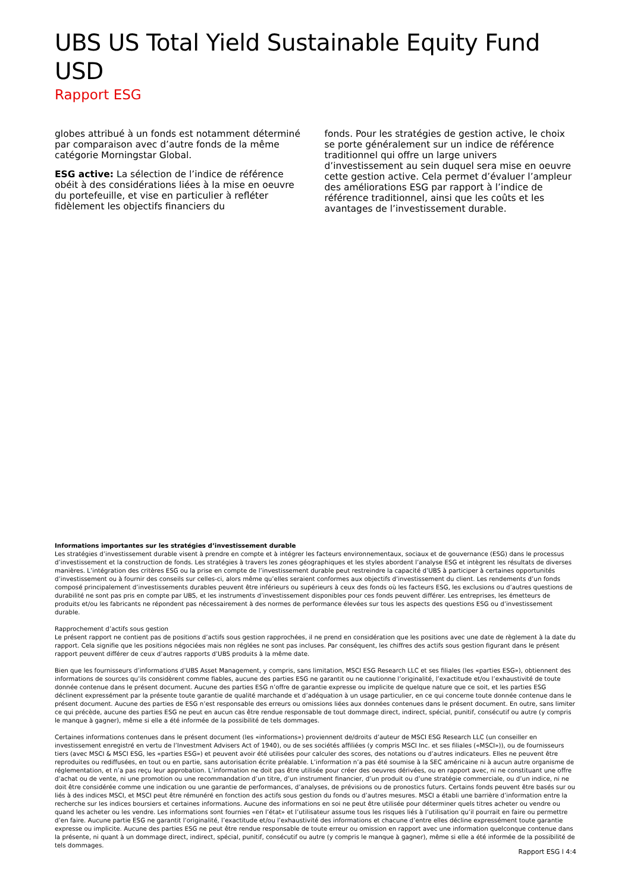UBS US Total Yield Sustainable Equity Fund USD
Rapport ESG
globes attribué à un fonds est notamment déterminé par comparaison avec d’autre fonds de la même catégorie Morningstar Global.
ESG active: La sélection de l’indice de référence obéit à des considérations liées à la mise en oeuvre du portefeuille, et vise en particulier à refléter fidèlement les objectifs financiers du
fonds. Pour les stratégies de gestion active, le choix se porte généralement sur un indice de référence traditionnel qui offre un large univers d’investissement au sein duquel sera mise en oeuvre cette gestion active. Cela permet d’évaluer l’ampleur des améliorations ESG par rapport à l’indice de référence traditionnel, ainsi que les coûts et les avantages de l’investissement durable.
Informations importantes sur les stratégies d’investissement durable
Les stratégies d’investissement durable visent à prendre en compte et à intégrer les facteurs environnementaux, sociaux et de gouvernance (ESG) dans le processus d’investissement et la construction de fonds. Les stratégies à travers les zones géographiques et les styles abordent l’analyse ESG et intègrent les résultats de diverses manières. L’intégration des critères ESG ou la prise en compte de l’investissement durable peut restreindre la capacité d’UBS à participer à certaines opportunités d’investissement ou à fournir des conseils sur celles-ci, alors même qu’elles seraient conformes aux objectifs d’investissement du client. Les rendements d’un fonds composé principalement d’investissements durables peuvent être inférieurs ou supérieurs à ceux des fonds où les facteurs ESG, les exclusions ou d’autres questions de durabilité ne sont pas pris en compte par UBS, et les instruments d’investissement disponibles pour ces fonds peuvent différer. Les entreprises, les émetteurs de produits et/ou les fabricants ne répondent pas nécessairement à des normes de performance élevées sur tous les aspects des questions ESG ou d’investissement durable.
Rapprochement d’actifs sous gestion
Le présent rapport ne contient pas de positions d’actifs sous gestion rapprochées, il ne prend en considération que les positions avec une date de règlement à la date du rapport. Cela signifie que les positions négociées mais non réglées ne sont pas incluses. Par conséquent, les chiffres des actifs sous gestion figurant dans le présent rapport peuvent différer de ceux d’autres rapports d’UBS produits à la même date.
Bien que les fournisseurs d’informations d’UBS Asset Management, y compris, sans limitation, MSCI ESG Research LLC et ses filiales (les «parties ESG»), obtiennent des informations de sources qu’ils considèrent comme fiables, aucune des parties ESG ne garantit ou ne cautionne l’originalité, l’exactitude et/ou l’exhaustivité de toute donnée contenue dans le présent document. Aucune des parties ESG n’offre de garantie expresse ou implicite de quelque nature que ce soit, et les parties ESG déclinent expressément par la présente toute garantie de qualité marchande et d’adéquation à un usage particulier, en ce qui concerne toute donnée contenue dans le présent document. Aucune des parties de ESG n’est responsable des erreurs ou omissions liées aux données contenues dans le présent document. En outre, sans limiter ce qui précède, aucune des parties ESG ne peut en aucun cas être rendue responsable de tout dommage direct, indirect, spécial, punitif, consécutif ou autre (y compris le manque à gagner), même si elle a été informée de la possibilité de tels dommages.
Certaines informations contenues dans le présent document (les «informations») proviennent de/droits d’auteur de MSCI ESG Research LLC (un conseiller en investissement enregistré en vertu de l’Investment Advisers Act of 1940), ou de ses sociétés affiliées (y compris MSCI Inc. et ses filiales («MSCI»)), ou de fournisseurs tiers (avec MSCI & MSCI ESG, les «parties ESG») et peuvent avoir été utilisées pour calculer des scores, des notations ou d’autres indicateurs. Elles ne peuvent être reproduites ou rediffusées, en tout ou en partie, sans autorisation écrite préalable. L’information n’a pas été soumise à la SEC américaine ni à aucun autre organisme de réglementation, et n’a pas reçu leur approbation. L’information ne doit pas être utilisée pour créer des oeuvres dérivées, ou en rapport avec, ni ne constituant une offre d’achat ou de vente, ni une promotion ou une recommandation d’un titre, d’un instrument financier, d’un produit ou d’une stratégie commerciale, ou d’un indice, ni ne doit être considérée comme une indication ou une garantie de performances, d’analyses, de prévisions ou de pronostics futurs. Certains fonds peuvent être basés sur ou liés à des indices MSCI, et MSCI peut être rémunéré en fonction des actifs sous gestion du fonds ou d’autres mesures. MSCI a établi une barrière d’information entre la recherche sur les indices boursiers et certaines informations. Aucune des informations en soi ne peut être utilisée pour déterminer quels titres acheter ou vendre ou quand les acheter ou les vendre. Les informations sont fournies «en l’état» et l’utilisateur assume tous les risques liés à l’utilisation qu’il pourrait en faire ou permettre d’en faire. Aucune partie ESG ne garantit l’originalité, l’exactitude et/ou l’exhaustivité des informations et chacune d’entre elles décline expressément toute garantie expresse ou implicite. Aucune des parties ESG ne peut être rendue responsable de toute erreur ou omission en rapport avec une information quelconque contenue dans la présente, ni quant à un dommage direct, indirect, spécial, punitif, consécutif ou autre (y compris le manque à gagner), même si elle a été informée de la possibilité de tels dommages.
Rapport ESG l 4:4